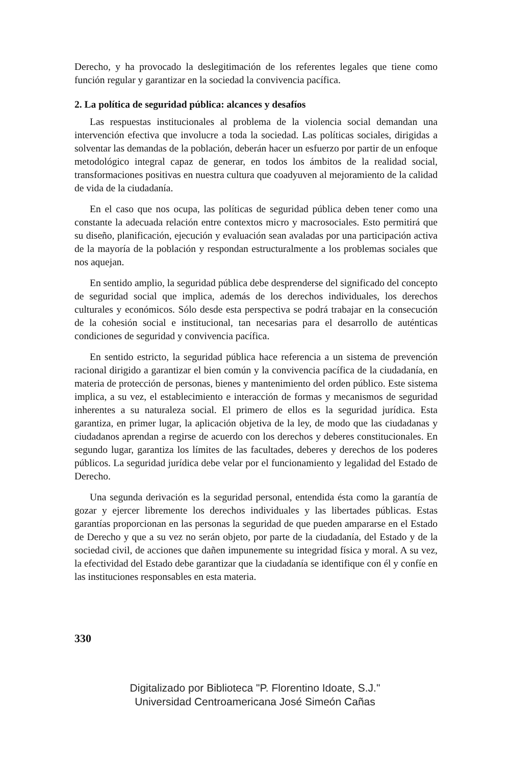Derecho, y ha provocado la deslegitimación de los referentes legales que tiene como función regular y garantizar en la sociedad la convivencia pacífica.
2. La política de seguridad pública: alcances y desafíos
Las respuestas institucionales al problema de la violencia social demandan una intervención efectiva que involucre a toda la sociedad. Las políticas sociales, dirigidas a solventar las demandas de la población, deberán hacer un esfuerzo por partir de un enfoque metodológico integral capaz de generar, en todos los ámbitos de la realidad social, transformaciones positivas en nuestra cultura que coadyuven al mejoramiento de la calidad de vida de la ciudadanía.
En el caso que nos ocupa, las políticas de seguridad pública deben tener como una constante la adecuada relación entre contextos micro y macrosociales. Esto permitirá que su diseño, planificación, ejecución y evaluación sean avaladas por una participación activa de la mayoría de la población y respondan estructuralmente a los problemas sociales que nos aquejan.
En sentido amplio, la seguridad pública debe desprenderse del significado del concepto de seguridad social que implica, además de los derechos individuales, los derechos culturales y económicos. Sólo desde esta perspectiva se podrá trabajar en la consecución de la cohesión social e institucional, tan necesarias para el desarrollo de auténticas condiciones de seguridad y convivencia pacífica.
En sentido estricto, la seguridad pública hace referencia a un sistema de prevención racional dirigido a garantizar el bien común y la convivencia pacífica de la ciudadanía, en materia de protección de personas, bienes y mantenimiento del orden público. Este sistema implica, a su vez, el establecimiento e interacción de formas y mecanismos de seguridad inherentes a su naturaleza social. El primero de ellos es la seguridad jurídica. Esta garantiza, en primer lugar, la aplicación objetiva de la ley, de modo que las ciudadanas y ciudadanos aprendan a regirse de acuerdo con los derechos y deberes constitucionales. En segundo lugar, garantiza los límites de las facultades, deberes y derechos de los poderes públicos. La seguridad jurídica debe velar por el funcionamiento y legalidad del Estado de Derecho.
Una segunda derivación es la seguridad personal, entendida ésta como la garantía de gozar y ejercer libremente los derechos individuales y las libertades públicas. Estas garantías proporcionan en las personas la seguridad de que pueden ampararse en el Estado de Derecho y que a su vez no serán objeto, por parte de la ciudadanía, del Estado y de la sociedad civil, de acciones que dañen impunemente su integridad física y moral. A su vez, la efectividad del Estado debe garantizar que la ciudadanía se identifique con él y confíe en las instituciones responsables en esta materia.
330
Digitalizado por Biblioteca "P. Florentino Idoate, S.J."
Universidad Centroamericana José Simeón Cañas